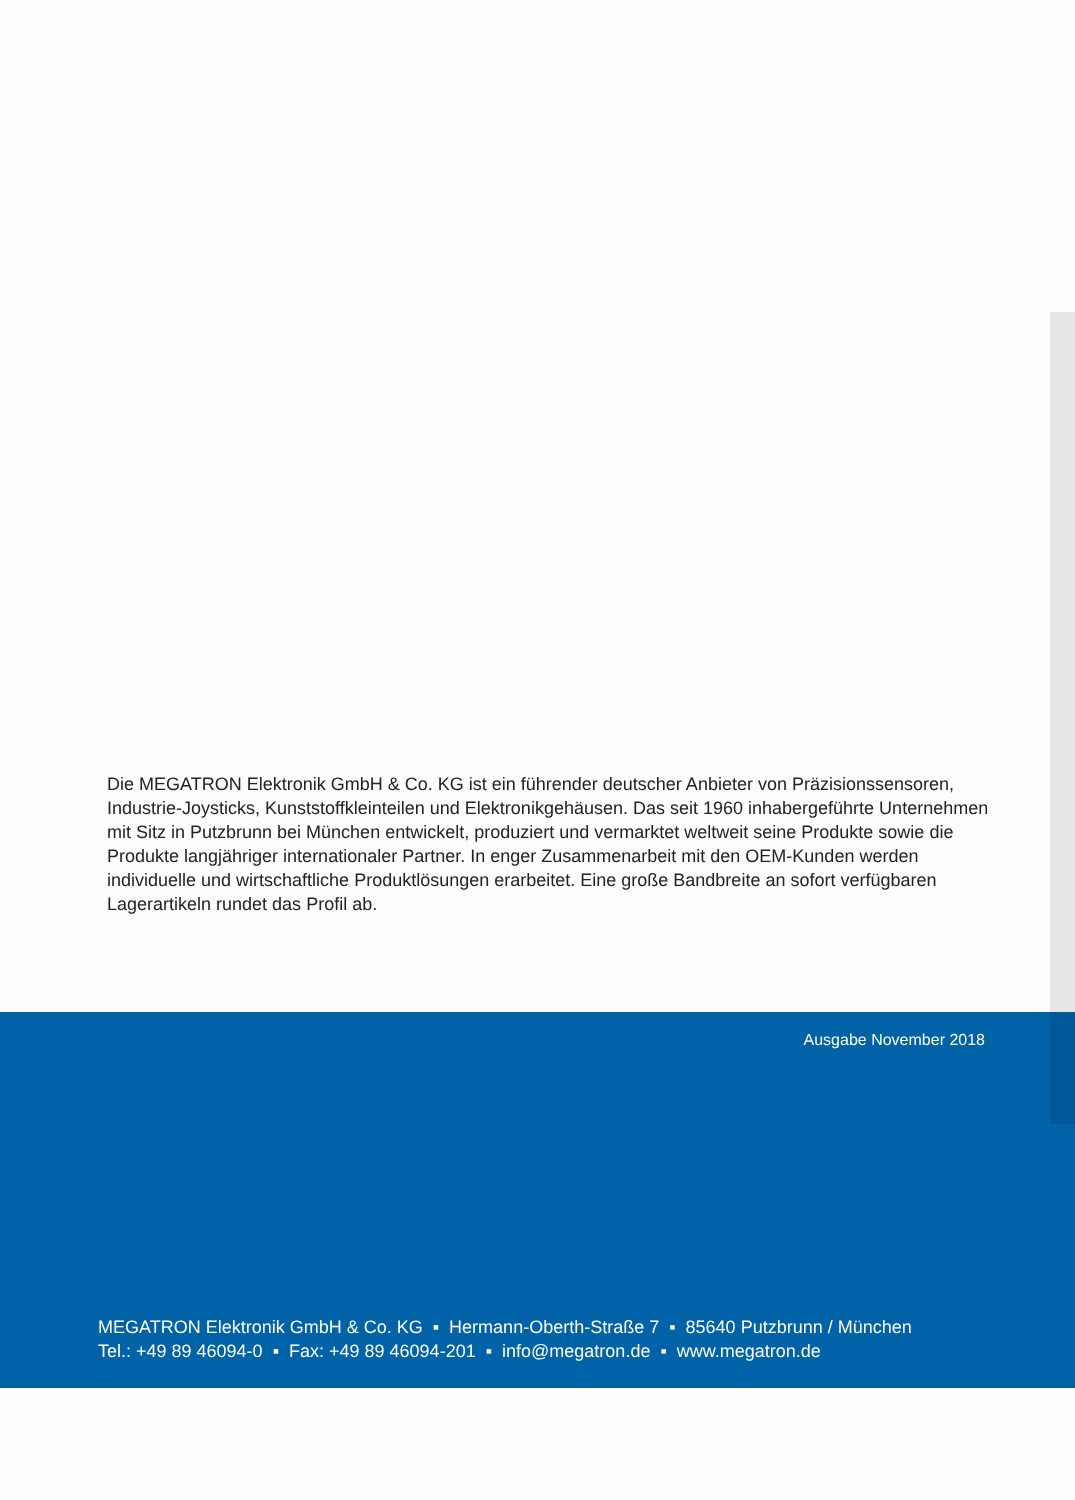Die MEGATRON Elektronik GmbH & Co. KG ist ein führender deutscher Anbieter von Präzisionssensoren, Industrie-Joysticks, Kunststoffkleinteilen und Elektronikgehäusen. Das seit 1960 inhabergeführte Unternehmen mit Sitz in Putzbrunn bei München entwickelt, produziert und vermarktet weltweit seine Produkte sowie die Produkte langjähriger internationaler Partner. In enger Zusammenarbeit mit den OEM-Kunden werden individuelle und wirtschaftliche Produktlösungen erarbeitet. Eine große Bandbreite an sofort verfügbaren Lagerartikeln rundet das Profil ab.
Ausgabe November 2018
MEGATRON Elektronik GmbH & Co. KG ▪ Hermann-Oberth-Straße 7 ▪ 85640 Putzbrunn / München
Tel.: +49 89 46094-0 ▪ Fax: +49 89 46094-201 ▪ info@megatron.de ▪ www.megatron.de